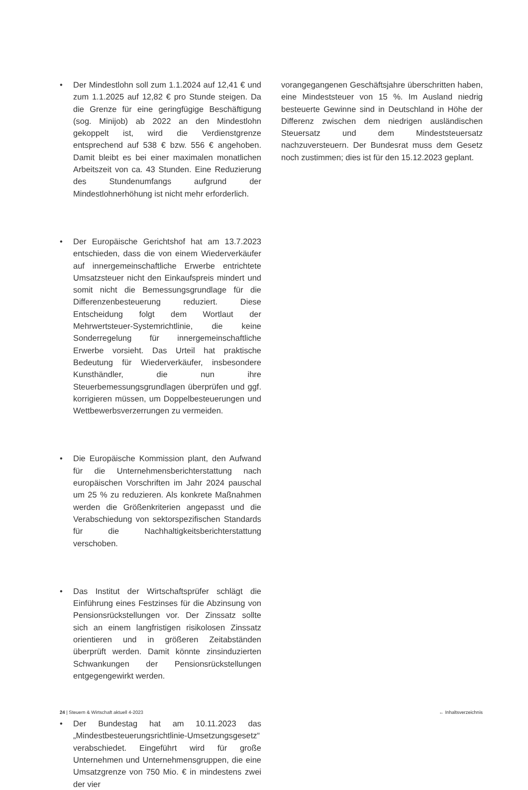• Der Mindestlohn soll zum 1.1.2024 auf 12,41 € und zum 1.1.2025 auf 12,82 € pro Stunde steigen. Da die Grenze für eine geringfügige Beschäftigung (sog. Minijob) ab 2022 an den Mindestlohn gekoppelt ist, wird die Verdienstgrenze entsprechend auf 538 € bzw. 556 € angehoben. Damit bleibt es bei einer maximalen monatlichen Arbeitszeit von ca. 43 Stunden. Eine Reduzierung des Stundenumfangs aufgrund der Mindestlohnerhöhung ist nicht mehr erforderlich.
• Der Europäische Gerichtshof hat am 13.7.2023 entschieden, dass die von einem Wiederverkäufer auf innergemeinschaftliche Erwerbe entrichtete Umsatzsteuer nicht den Einkaufspreis mindert und somit nicht die Bemessungsgrundlage für die Differenzenbesteuerung reduziert. Diese Entscheidung folgt dem Wortlaut der Mehrwertsteuer-Systemrichtlinie, die keine Sonderregelung für innergemeinschaftliche Erwerbe vorsieht. Das Urteil hat praktische Bedeutung für Wiederverkäufer, insbesondere Kunsthändler, die nun ihre Steuerbemessungsgrundlagen überprüfen und ggf. korrigieren müssen, um Doppelbesteuerungen und Wettbewerbsverzerrungen zu vermeiden.
• Die Europäische Kommission plant, den Aufwand für die Unternehmensberichterstattung nach europäischen Vorschriften im Jahr 2024 pauschal um 25 % zu reduzieren. Als konkrete Maßnahmen werden die Größenkriterien angepasst und die Verabschiedung von sektorspezifischen Standards für die Nachhaltigkeitsberichterstattung verschoben.
• Das Institut der Wirtschaftsprüfer schlägt die Einführung eines Festzinses für die Abzinsung von Pensionsrückstellungen vor. Der Zinssatz sollte sich an einem langfristigen risikolosen Zinssatz orientieren und in größeren Zeitabständen überprüft werden. Damit könnte zinsinduzierten Schwankungen der Pensionsrückstellungen entgegengewirkt werden.
• Der Bundestag hat am 10.11.2023 das „Mindestbesteuerungsrichtlinie-Umsetzungsgesetz“ verabschiedet. Eingeführt wird für große Unternehmen und Unternehmensgruppen, die eine Umsatzgrenze von 750 Mio. € in mindestens zwei der vier
vorangegangenen Geschäftsjahre überschritten haben, eine Mindeststeuer von 15 %. Im Ausland niedrig besteuerte Gewinne sind in Deutschland in Höhe der Differenz zwischen dem niedrigen ausländischen Steuersatz und dem Mindeststeuersatz nachzuversteuern. Der Bundesrat muss dem Gesetz noch zustimmen; dies ist für den 15.12.2023 geplant.
24 | Steuern & Wirtschaft aktuell 4-2023 ← Inhaltsverzeichnis